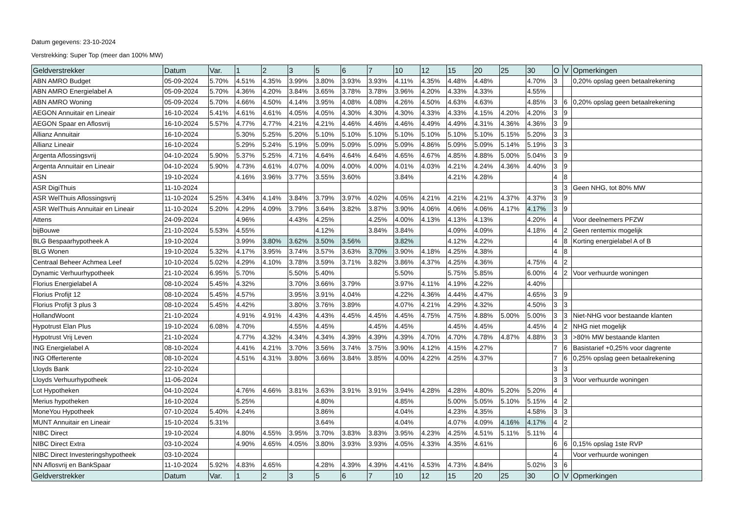Datum gegevens: 23-10-2024
Verstrekking: Super Top (meer dan 100% MW)
| Geldverstrekker | Datum | Var. | 1 | 2 | 3 | 5 | 6 | 7 | 10 | 12 | 15 | 20 | 25 | 30 | O | V | Opmerkingen |
| --- | --- | --- | --- | --- | --- | --- | --- | --- | --- | --- | --- | --- | --- | --- | --- | --- | --- |
| ABN AMRO Budget | 05-09-2024 | 5.70% | 4.51% | 4.35% | 3.99% | 3.80% | 3.93% | 3.93% | 4.11% | 4.35% | 4.48% | 4.48% | | 4.70% | 3 | | 0,20% opslag geen betaalrekening |
| ABN AMRO Energielabel A | 05-09-2024 | 5.70% | 4.36% | 4.20% | 3.84% | 3.65% | 3.78% | 3.78% | 3.96% | 4.20% | 4.33% | 4.33% | | 4.55% | | | |
| ABN AMRO Woning | 05-09-2024 | 5.70% | 4.66% | 4.50% | 4.14% | 3.95% | 4.08% | 4.08% | 4.26% | 4.50% | 4.63% | 4.63% | | 4.85% | 3 | 6 | 0,20% opslag geen betaalrekening |
| AEGON Annuitair en Lineair | 16-10-2024 | 5.41% | 4.61% | 4.61% | 4.05% | 4.05% | 4.30% | 4.30% | 4.30% | 4.33% | 4.33% | 4.15% | 4.20% | 4.20% | 3 | 9 | |
| AEGON Spaar en Aflosvrij | 16-10-2024 | 5.57% | 4.77% | 4.77% | 4.21% | 4.21% | 4.46% | 4.46% | 4.46% | 4.49% | 4.49% | 4.31% | 4.36% | 4.36% | 3 | 9 | |
| Allianz Annuitair | 16-10-2024 | | 5.30% | 5.25% | 5.20% | 5.10% | 5.10% | 5.10% | 5.10% | 5.10% | 5.10% | 5.10% | 5.15% | 5.20% | 3 | 3 | |
| Allianz Lineair | 16-10-2024 | | 5.29% | 5.24% | 5.19% | 5.09% | 5.09% | 5.09% | 5.09% | 4.86% | 5.09% | 5.09% | 5.14% | 5.19% | 3 | 3 | |
| Argenta Aflossingsvrij | 04-10-2024 | 5.90% | 5.37% | 5.25% | 4.71% | 4.64% | 4.64% | 4.64% | 4.65% | 4.67% | 4.85% | 4.88% | 5.00% | 5.04% | 3 | 9 | |
| Argenta Annuitair en Lineair | 04-10-2024 | 5.90% | 4.73% | 4.61% | 4.07% | 4.00% | 4.00% | 4.00% | 4.01% | 4.03% | 4.21% | 4.24% | 4.36% | 4.40% | 3 | 9 | |
| ASN | 19-10-2024 | | 4.16% | 3.96% | 3.77% | 3.55% | 3.60% | | 3.84% | | 4.21% | 4.28% | | | 4 | 8 | |
| ASR DigiThuis | 11-10-2024 | | | | | | | | | | | | | | 3 | 3 | Geen NHG, tot 80% MW |
| ASR WelThuis Aflossingsvrij | 11-10-2024 | 5.25% | 4.34% | 4.14% | 3.84% | 3.79% | 3.97% | 4.02% | 4.05% | 4.21% | 4.21% | 4.21% | 4.37% | 4.37% | 3 | 9 | |
| ASR WelThuis Annuitair en Lineair | 11-10-2024 | 5.20% | 4.29% | 4.09% | 3.79% | 3.64% | 3.82% | 3.87% | 3.90% | 4.06% | 4.06% | 4.06% | 4.17% | 4.17% | 3 | 9 | |
| Attens | 24-09-2024 | | 4.96% | | 4.43% | 4.25% | | 4.25% | 4.00% | 4.13% | 4.13% | 4.13% | | 4.20% | 4 | | Voor deelnemers PFZW |
| bijBouwe | 21-10-2024 | 5.53% | 4.55% | | | 4.12% | | 3.84% | 3.84% | | 4.09% | 4.09% | | 4.18% | 4 | 2 | Geen rentemix mogelijk |
| BLG Bespaarhypotheek A | 19-10-2024 | | 3.99% | 3.80% | 3.62% | 3.50% | 3.56% | | 3.82% | | 4.12% | 4.22% | | | 4 | 8 | Korting energielabel A of B |
| BLG Wonen | 19-10-2024 | 5.32% | 4.17% | 3.95% | 3.74% | 3.57% | 3.63% | 3.70% | 3.90% | 4.18% | 4.25% | 4.38% | | | 4 | 8 | |
| Centraal Beheer Achmea Leef | 10-10-2024 | 5.02% | 4.29% | 4.10% | 3.78% | 3.59% | 3.71% | 3.82% | 3.86% | 4.37% | 4.25% | 4.36% | | 4.75% | 4 | 2 | |
| Dynamic Verhuurhypotheek | 21-10-2024 | 6.95% | 5.70% | | 5.50% | 5.40% | | | 5.50% | | 5.75% | 5.85% | | 6.00% | 4 | 2 | Voor verhuurde woningen |
| Florius Energielabel A | 08-10-2024 | 5.45% | 4.32% | | 3.70% | 3.66% | 3.79% | | 3.97% | 4.11% | 4.19% | 4.22% | | 4.40% | | | |
| Florius Profijt 12 | 08-10-2024 | 5.45% | 4.57% | | 3.95% | 3.91% | 4.04% | | 4.22% | 4.36% | 4.44% | 4.47% | | 4.65% | 3 | 9 | |
| Florius Profijt 3 plus 3 | 08-10-2024 | 5.45% | 4.42% | | 3.80% | 3.76% | 3.89% | | 4.07% | 4.21% | 4.29% | 4.32% | | 4.50% | 3 | 3 | |
| HollandWoont | 21-10-2024 | | 4.91% | 4.91% | 4.43% | 4.43% | 4.45% | 4.45% | 4.45% | 4.75% | 4.75% | 4.88% | 5.00% | 5.00% | 3 | 3 | Niet-NHG voor bestaande klanten |
| Hypotrust Elan Plus | 19-10-2024 | 6.08% | 4.70% | | 4.55% | 4.45% | | 4.45% | 4.45% | | 4.45% | 4.45% | | 4.45% | 4 | 2 | NHG niet mogelijk |
| Hypotrust Vrij Leven | 21-10-2024 | | 4.77% | 4.32% | 4.34% | 4.34% | 4.39% | 4.39% | 4.39% | 4.70% | 4.70% | 4.78% | 4.87% | 4.88% | 3 | 3 | >80% MW bestaande klanten |
| ING Energielabel A | 08-10-2024 | | 4.41% | 4.21% | 3.70% | 3.56% | 3.74% | 3.75% | 3.90% | 4.12% | 4.15% | 4.27% | | | 7 | 6 | Basistarief +0,25% voor dagrente |
| ING Offerterente | 08-10-2024 | | 4.51% | 4.31% | 3.80% | 3.66% | 3.84% | 3.85% | 4.00% | 4.22% | 4.25% | 4.37% | | | 7 | 6 | 0,25% opslag geen betaalrekening |
| Lloyds Bank | 22-10-2024 | | | | | | | | | | | | | | 3 | 3 | |
| Lloyds Verhuurhypotheek | 11-06-2024 | | | | | | | | | | | | | | 3 | 3 | Voor verhuurde woningen |
| Lot Hypotheken | 04-10-2024 | | 4.76% | 4.66% | 3.81% | 3.63% | 3.91% | 3.91% | 3.94% | 4.28% | 4.28% | 4.80% | 5.20% | 5.20% | 4 | | |
| Merius hypotheken | 16-10-2024 | | 5.25% | | | 4.80% | | | 4.85% | | 5.00% | 5.05% | 5.10% | 5.15% | 4 | 2 | |
| MoneYou Hypotheek | 07-10-2024 | 5.40% | 4.24% | | | 3.86% | | | 4.04% | | 4.23% | 4.35% | | 4.58% | 3 | 3 | |
| MUNT Annuitair en Lineair | 15-10-2024 | 5.31% | | | | 3.64% | | | 4.04% | | 4.07% | 4.09% | 4.16% | 4.17% | 4 | 2 | |
| NIBC Direct | 19-10-2024 | | 4.80% | 4.55% | 3.95% | 3.70% | 3.83% | 3.83% | 3.95% | 4.23% | 4.25% | 4.51% | 5.11% | 5.11% | 4 | | |
| NIBC Direct Extra | 03-10-2024 | | 4.90% | 4.65% | 4.05% | 3.80% | 3.93% | 3.93% | 4.05% | 4.33% | 4.35% | 4.61% | | | 6 | 6 | 0,15% opslag 1ste RVP |
| NIBC Direct Investeringshypotheek | 03-10-2024 | | | | | | | | | | | | | | 4 | | Voor verhuurde woningen |
| NN Aflosvrij en BankSpaar | 11-10-2024 | 5.92% | 4.83% | 4.65% | | 4.28% | 4.39% | 4.39% | 4.41% | 4.53% | 4.73% | 4.84% | | 5.02% | 3 | 6 | |
| Geldverstrekker | Datum | Var. | 1 | 2 | 3 | 5 | 6 | 7 | 10 | 12 | 15 | 20 | 25 | 30 | O | V | Opmerkingen |